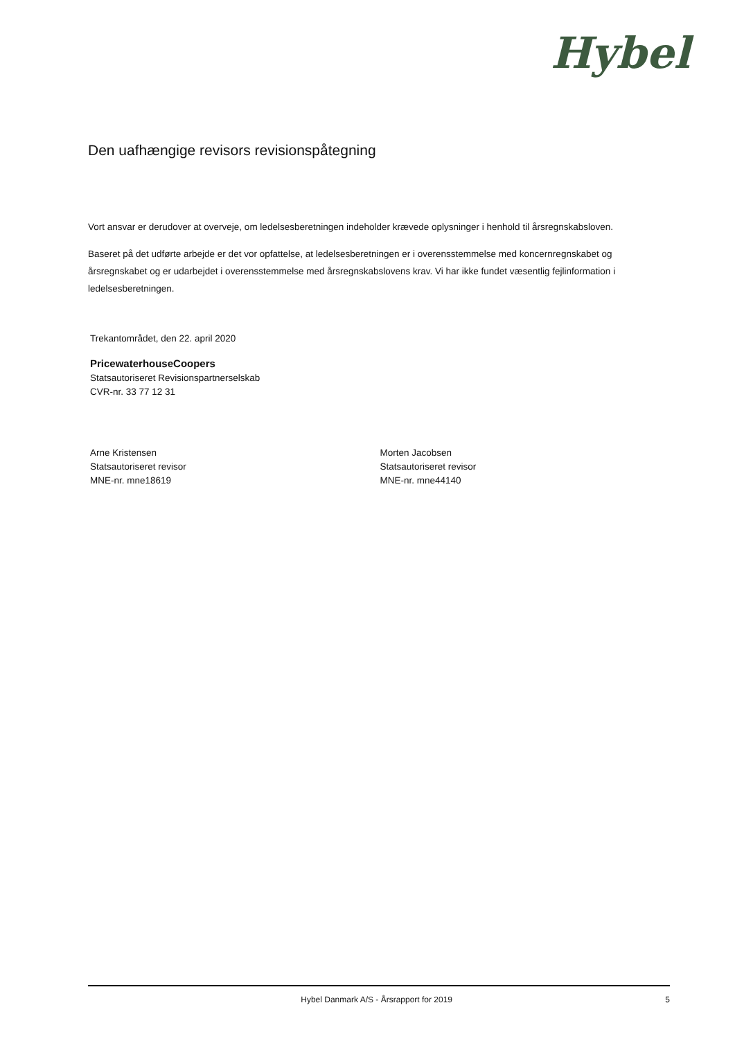Hybel
Den uafhængige revisors revisionspåtegning
Vort ansvar er derudover at overveje, om ledelsesberetningen indeholder krævede oplysninger i henhold til årsregnskabsloven.
Baseret på det udførte arbejde er det vor opfattelse, at ledelsesberetningen er i overensstemmelse med koncernregnskabet og årsregnskabet og er udarbejdet i overensstemmelse med årsregnskabslovens krav. Vi har ikke fundet væsentlig fejlinformation i ledelsesberetningen.
Trekantområdet, den 22. april 2020
PricewaterhouseCoopers
Statsautoriseret Revisionspartnerselskab
CVR-nr. 33 77 12 31
Arne Kristensen
Statsautoriseret revisor
MNE-nr. mne18619
Morten Jacobsen
Statsautoriseret revisor
MNE-nr. mne44140
Hybel Danmark A/S - Årsrapport for 2019 5